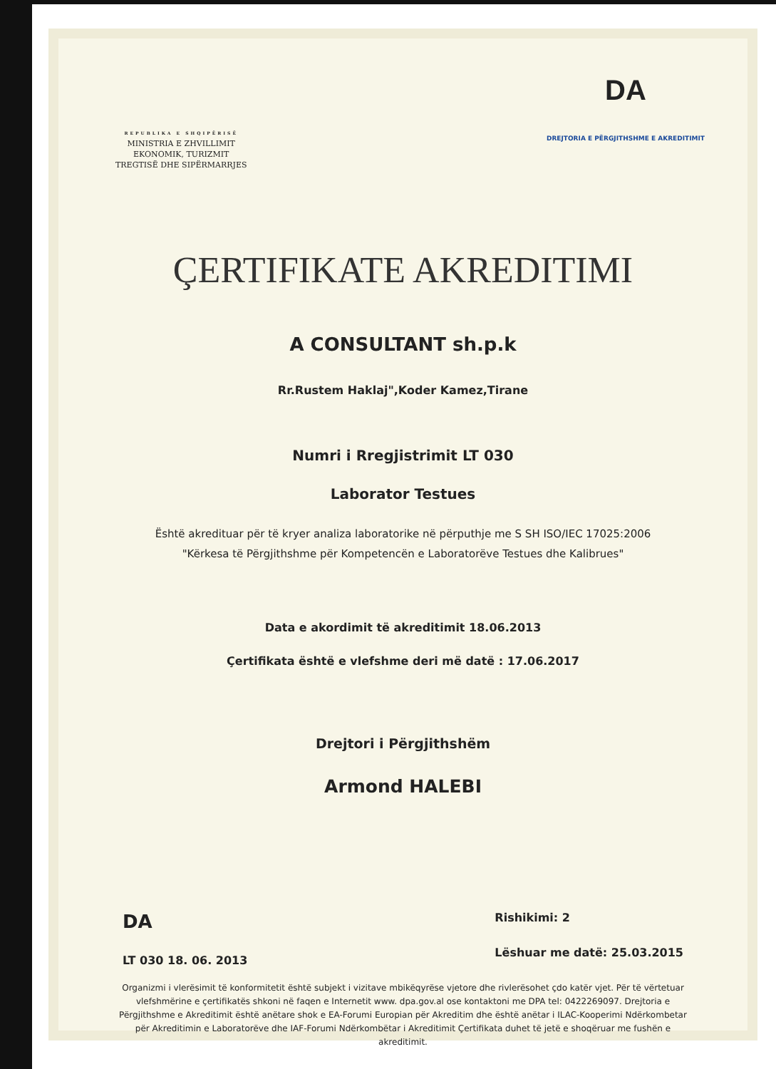REPUBLIKA E SHQIPËRISË
MINISTRIA E ZHVILLIMIT
EKONOMIK, TURIZMIT
TREGTISË DHE SIPËRMARRJES
DA
DREJTORIA E PËRGJITHSHME E AKREDITIMIT
ÇERTIFIKATE AKREDITIMI
A CONSULTANT sh.p.k
Rr.Rustem Haklaj",Koder Kamez,Tirane
Numri i Rregjistrimit LT 030
Laborator Testues
Është akredituar për të kryer analiza laboratorike në përputhje me S SH ISO/IEC 17025:2006
"Kërkesa të Përgjithshme për Kompetencën e Laboratorëve Testues dhe Kalibrues"
Data e akordimit të akreditimit 18.06.2013
Çertifikata është e vlefshme deri më datë : 17.06.2017
Drejtori i Përgjithshëm
Armond HALEBI
DA
LT 030 18. 06. 2013
Rishikimi: 2
Lëshuar me datë: 25.03.2015
Organizmi i vlerësimit të konformitetit është subjekt i vizitave mbikëqyrëse vjetore dhe rivlerësohet çdo katër vjet. Për të vërtetuar vlefshmërine e çertifikatës shkoni në faqen e Internetit www. dpa.gov.al ose kontaktoni me DPA tel: 0422269097. Drejtoria e Përgjithshme e Akreditimit është anëtare shok e EA-Forumi Europian për Akreditim dhe është anëtar i ILAC-Kooperimi Ndërkombetar për Akreditimin e Laboratorëve dhe IAF-Forumi Ndërkombëtar i Akreditimit Çertifikata duhet të jetë e shoqëruar me fushën e akreditimit.